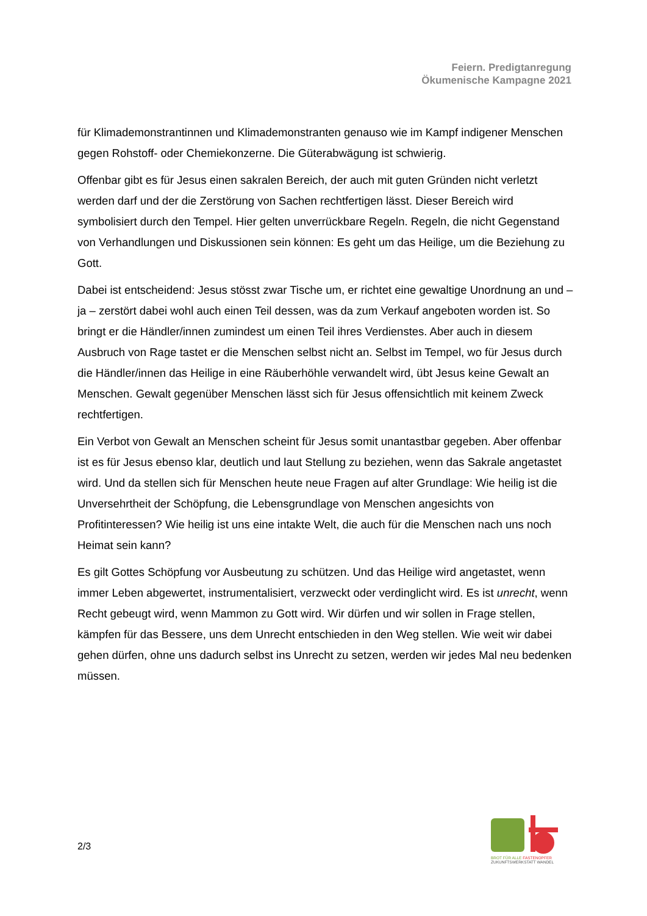Feiern. Predigtanregung
Ökumenische Kampagne 2021
für Klimademonstrantinnen und Klimademonstranten genauso wie im Kampf indigener Menschen gegen Rohstoff- oder Chemiekonzerne. Die Güterabwägung ist schwierig.
Offenbar gibt es für Jesus einen sakralen Bereich, der auch mit guten Gründen nicht verletzt werden darf und der die Zerstörung von Sachen rechtfertigen lässt. Dieser Bereich wird symbolisiert durch den Tempel. Hier gelten unverrückbare Regeln. Regeln, die nicht Gegenstand von Verhandlungen und Diskussionen sein können: Es geht um das Heilige, um die Beziehung zu Gott.
Dabei ist entscheidend: Jesus stösst zwar Tische um, er richtet eine gewaltige Unordnung an und – ja – zerstört dabei wohl auch einen Teil dessen, was da zum Verkauf angeboten worden ist. So bringt er die Händler/innen zumindest um einen Teil ihres Verdienstes. Aber auch in diesem Ausbruch von Rage tastet er die Menschen selbst nicht an. Selbst im Tempel, wo für Jesus durch die Händler/innen das Heilige in eine Räuberhöhle verwandelt wird, übt Jesus keine Gewalt an Menschen. Gewalt gegenüber Menschen lässt sich für Jesus offensichtlich mit keinem Zweck rechtfertigen.
Ein Verbot von Gewalt an Menschen scheint für Jesus somit unantastbar gegeben. Aber offenbar ist es für Jesus ebenso klar, deutlich und laut Stellung zu beziehen, wenn das Sakrale angetastet wird. Und da stellen sich für Menschen heute neue Fragen auf alter Grundlage: Wie heilig ist die Unversehrtheit der Schöpfung, die Lebensgrundlage von Menschen angesichts von Profitinteressen? Wie heilig ist uns eine intakte Welt, die auch für die Menschen nach uns noch Heimat sein kann?
Es gilt Gottes Schöpfung vor Ausbeutung zu schützen. Und das Heilige wird angetastet, wenn immer Leben abgewertet, instrumentalisiert, verzweckt oder verdinglicht wird. Es ist unrecht, wenn Recht gebeugt wird, wenn Mammon zu Gott wird. Wir dürfen und wir sollen in Frage stellen, kämpfen für das Bessere, uns dem Unrecht entschieden in den Weg stellen. Wie weit wir dabei gehen dürfen, ohne uns dadurch selbst ins Unrecht zu setzen, werden wir jedes Mal neu bedenken müssen.
2/3
BROT FÜR ALLE FASTENOPFER
ZUKUNFTSWERKSTATT WANDEL